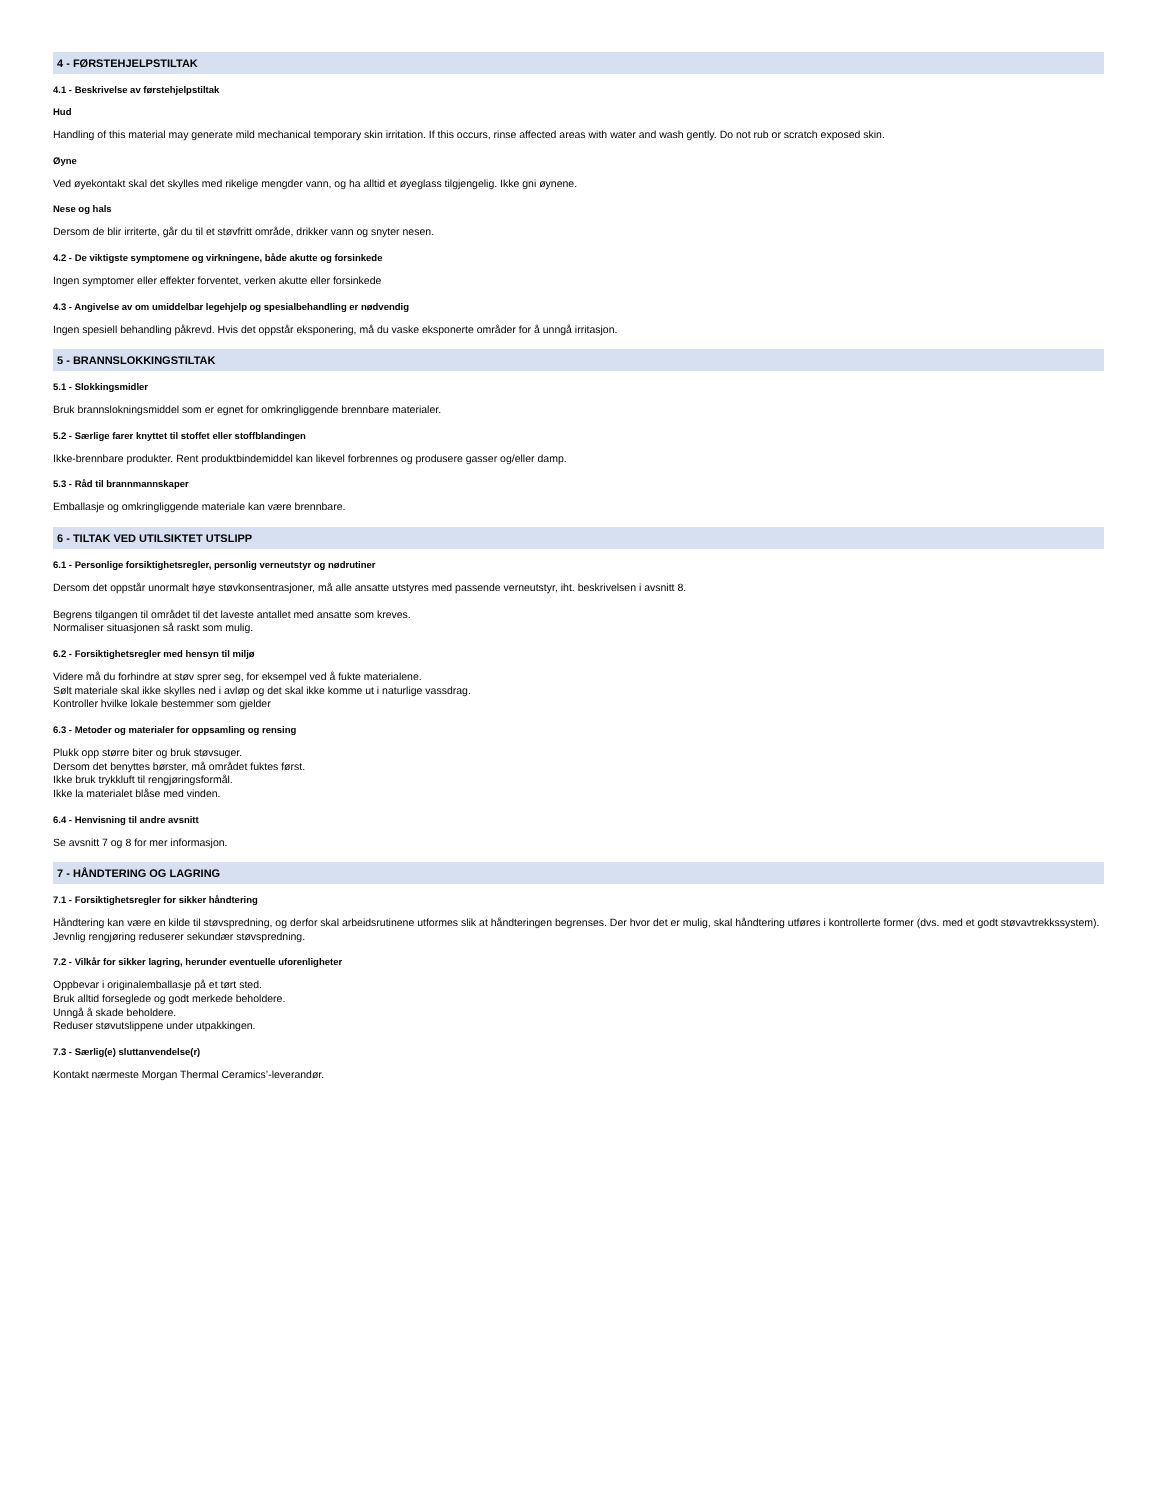4 - FØRSTEHJELPSTILTAK
4.1 - Beskrivelse av førstehjelpstiltak
Hud
Handling of this material may generate mild mechanical temporary skin irritation. If this occurs, rinse affected areas with water and wash gently. Do not rub or scratch exposed skin.
Øyne
Ved øyekontakt skal det skylles med rikelige mengder vann, og ha alltid et øyeglass tilgjengelig. Ikke gni øynene.
Nese og hals
Dersom de blir irriterte, går du til et støvfritt område, drikker vann og snyter nesen.
4.2 - De viktigste symptomene og virkningene, både akutte og forsinkede
Ingen symptomer eller effekter forventet, verken akutte eller forsinkede
4.3 - Angivelse av om umiddelbar legehjelp og spesialbehandling er nødvendig
Ingen spesiell behandling påkrevd. Hvis det oppstår eksponering, må du vaske eksponerte områder for å unngå irritasjon.
5 - BRANNSLOKKINGSTILTAK
5.1 - Slokkingsmidler
Bruk brannslokningsmiddel som er egnet for omkringliggende brennbare materialer.
5.2 - Særlige farer knyttet til stoffet eller stoffblandingen
Ikke-brennbare produkter. Rent produktbindemiddel kan likevel forbrennes og produsere gasser og/eller damp.
5.3 - Råd til brannmannskaper
Emballasje og omkringliggende materiale kan være brennbare.
6 - TILTAK VED UTILSIKTET UTSLIPP
6.1 - Personlige forsiktighetsregler, personlig verneutstyr og nødrutiner
Dersom det oppstår unormalt høye støvkonsentrasjoner, må alle ansatte utstyres med passende verneutstyr, iht. beskrivelsen i avsnitt 8.
Begrens tilgangen til området til det laveste antallet med ansatte som kreves.
Normaliser situasjonen så raskt som mulig.
6.2 - Forsiktighetsregler med hensyn til miljø
Videre må du forhindre at støv sprer seg, for eksempel ved å fukte materialene.
Sølt materiale skal ikke skylles ned i avløp og det skal ikke komme ut i naturlige vassdrag.
Kontroller hvilke lokale bestemmer som gjelder
6.3 - Metoder og materialer for oppsamling og rensing
Plukk opp større biter og bruk støvsuger.
Dersom det benyttes børster, må området fuktes først.
Ikke bruk trykkluft til rengjøringsformål.
Ikke la materialet blåse med vinden.
6.4 - Henvisning til andre avsnitt
Se avsnitt 7 og 8 for mer informasjon.
7 - HÅNDTERING OG LAGRING
7.1 - Forsiktighetsregler for sikker håndtering
Håndtering kan være en kilde til støvspredning, og derfor skal arbeidsrutinene utformes slik at håndteringen begrenses. Der hvor det er mulig, skal håndtering utføres i kontrollerte former (dvs. med et godt støvavtrekkssystem).
Jevnlig rengjøring reduserer sekundær støvspredning.
7.2 - Vilkår for sikker lagring, herunder eventuelle uforenligheter
Oppbevar i originalemballasje på et tørt sted.
Bruk alltid forseglede og godt merkede beholdere.
Unngå å skade beholdere.
Reduser støvutslippene under utpakkingen.
7.3 - Særlig(e) sluttanvendelse(r)
Kontakt nærmeste Morgan Thermal Ceramics’-leverandør.